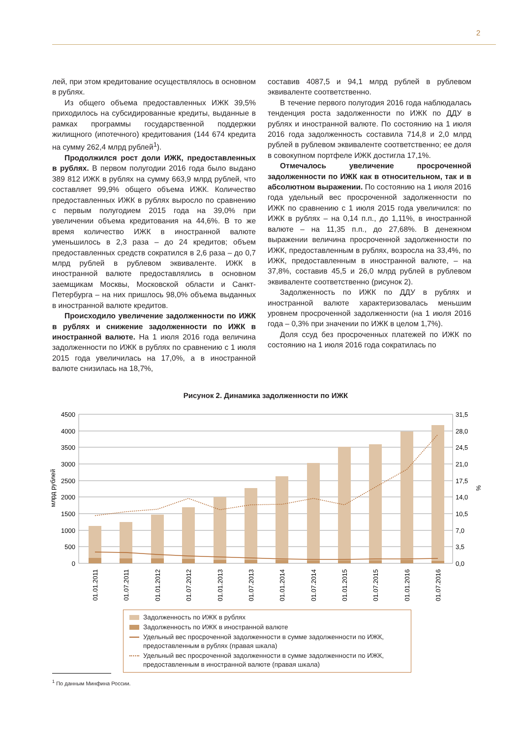2
лей, при этом кредитование осуществлялось в основном в рублях.
Из общего объема предоставленных ИЖК 39,5% приходилось на субсидированные кредиты, выданные в рамках программы государственной поддержки жилищного (ипотечного) кредитования (144 674 кредита на сумму 262,4 млрд рублей<sup>1</sup>).
Продолжился рост доли ИЖК, предоставленных в рублях. В первом полугодии 2016 года было выдано 389 812 ИЖК в рублях на сумму 663,9 млрд рублей, что составляет 99,9% общего объема ИЖК. Количество предоставленных ИЖК в рублях выросло по сравнению с первым полугодием 2015 года на 39,0% при увеличении объема кредитования на 44,6%. В то же время количество ИЖК в иностранной валюте уменьшилось в 2,3 раза – до 24 кредитов; объем предоставленных средств сократился в 2,6 раза – до 0,7 млрд рублей в рублевом эквиваленте. ИЖК в иностранной валюте предоставлялись в основном заемщикам Москвы, Московской области и Санкт-Петербурга – на них пришлось 98,0% объема выданных в иностранной валюте кредитов.
Происходило увеличение задолженности по ИЖК в рублях и снижение задолженности по ИЖК в иностранной валюте. На 1 июля 2016 года величина задолженности по ИЖК в рублях по сравнению с 1 июля 2015 года увеличилась на 17,0%, а в иностранной валюте снизилась на 18,7%,
составив 4087,5 и 94,1 млрд рублей в рублевом эквиваленте соответственно.
В течение первого полугодия 2016 года наблюдалась тенденция роста задолженности по ИЖК по ДДУ в рублях и иностранной валюте. По состоянию на 1 июля 2016 года задолженность составила 714,8 и 2,0 млрд рублей в рублевом эквиваленте соответственно; ее доля в совокупном портфеле ИЖК достигла 17,1%.
Отмечалось увеличение просроченной задолженности по ИЖК как в относительном, так и в абсолютном выражении. По состоянию на 1 июля 2016 года удельный вес просроченной задолженности по ИЖК по сравнению с 1 июля 2015 года увеличился: по ИЖК в рублях – на 0,14 п.п., до 1,11%, в иностранной валюте – на 11,35 п.п., до 27,68%. В денежном выражении величина просроченной задолженности по ИЖК, предоставленным в рублях, возросла на 33,4%, по ИЖК, предоставленным в иностранной валюте, – на 37,8%, составив 45,5 и 26,0 млрд рублей в рублевом эквиваленте соответственно (рисунок 2).
Задолженность по ИЖК по ДДУ в рублях и иностранной валюте характеризовалась меньшим уровнем просроченной задолженности (на 1 июля 2016 года – 0,3% при значении по ИЖК в целом 1,7%).
Доля ссуд без просроченных платежей по ИЖК по состоянию на 1 июля 2016 года сократилась по
Рисунок 2. Динамика задолженности по ИЖК
4500
4000
3500
3000
2500
2000
1500
1000
500
0
31,5
28,0
24,5
21,0
17,5
14,0
10,5
7,0
3,5
0,0
млрд рублей
%
01.01.2011
01.07.2011
01.01.2012
01.07.2012
01.01.2013
01.07.2013
01.01.2014
01.07.2014
01.01.2015
01.07.2015
01.01.2016
01.07.2016
Задолженность по ИЖК в рублях
Задолженность по ИЖК в иностранной валюте
Удельный вес просроченной задолженности в сумме задолженности по ИЖК, предоставленным в рублях (правая шкала)
Удельный вес просроченной задолженности в сумме задолженности по ИЖК, предоставленным в иностранной валюте (правая шкала)
<sup>1</sup> По данным Минфина России.